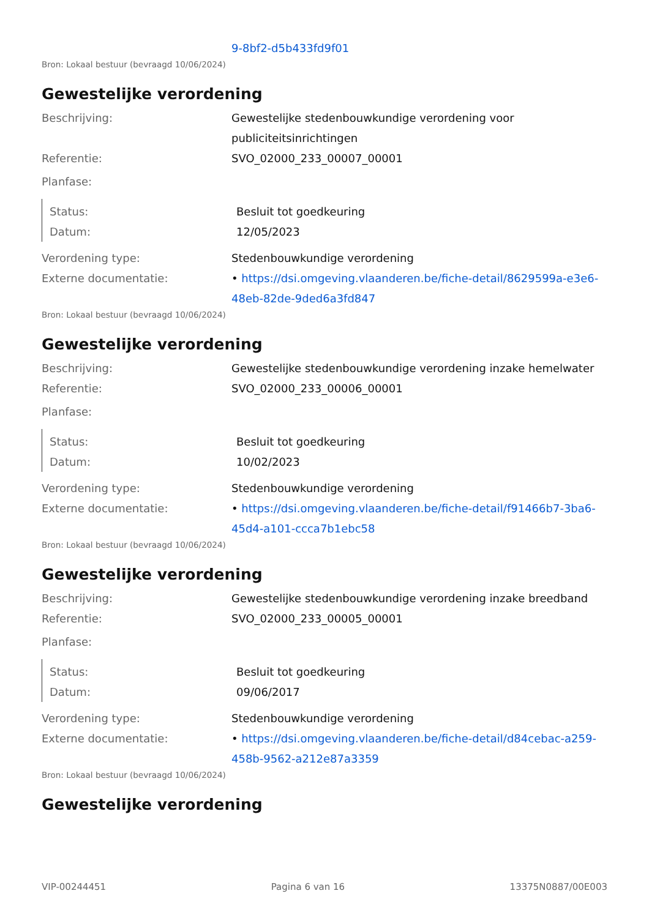9-8bf2-d5b433fd9f01
Bron: Lokaal bestuur (bevraagd 10/06/2024)
Gewestelijke verordening
Beschrijving: Gewestelijke stedenbouwkundige verordening voor publiciteitsinrichtingen
Referentie: SVO_02000_233_00007_00001
Planfase:
Status: Besluit tot goedkeuring
Datum: 12/05/2023
Verordening type: Stedenbouwkundige verordening
Externe documentatie: • https://dsi.omgeving.vlaanderen.be/fiche-detail/8629599a-e3e6-48eb-82de-9ded6a3fd847
Bron: Lokaal bestuur (bevraagd 10/06/2024)
Gewestelijke verordening
Beschrijving: Gewestelijke stedenbouwkundige verordening inzake hemelwater
Referentie: SVO_02000_233_00006_00001
Planfase:
Status: Besluit tot goedkeuring
Datum: 10/02/2023
Verordening type: Stedenbouwkundige verordening
Externe documentatie: • https://dsi.omgeving.vlaanderen.be/fiche-detail/f91466b7-3ba6-45d4-a101-ccca7b1ebc58
Bron: Lokaal bestuur (bevraagd 10/06/2024)
Gewestelijke verordening
Beschrijving: Gewestelijke stedenbouwkundige verordening inzake breedband
Referentie: SVO_02000_233_00005_00001
Planfase:
Status: Besluit tot goedkeuring
Datum: 09/06/2017
Verordening type: Stedenbouwkundige verordening
Externe documentatie: • https://dsi.omgeving.vlaanderen.be/fiche-detail/d84cebac-a259-458b-9562-a212e87a3359
Bron: Lokaal bestuur (bevraagd 10/06/2024)
Gewestelijke verordening
VIP-00244451 Pagina 6 van 16 13375N0887/00E003